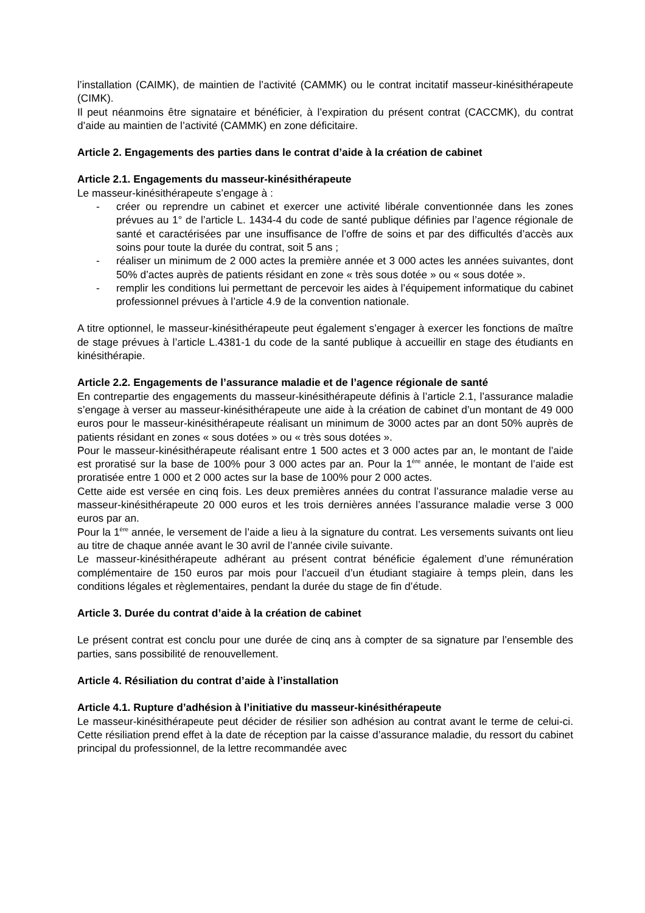l’installation (CAIMK), de maintien de l’activité (CAMMK) ou le contrat incitatif masseur-kinésithérapeute (CIMK).
Il peut néanmoins être signataire et bénéficier, à l’expiration du présent contrat (CACCMK), du contrat d’aide au maintien de l’activité (CAMMK) en zone déficitaire.
Article 2. Engagements des parties dans le contrat d’aide à la création de cabinet
Article 2.1. Engagements du masseur-kinésithérapeute
Le masseur-kinésithérapeute s’engage à :
- créer ou reprendre un cabinet et exercer une activité libérale conventionnée dans les zones prévues au 1° de l’article L. 1434-4 du code de santé publique définies par l’agence régionale de santé et caractérisées par une insuffisance de l’offre de soins et par des difficultés d’accès aux soins pour toute la durée du contrat, soit 5 ans ;
- réaliser un minimum de 2 000 actes la première année et 3 000 actes les années suivantes, dont 50% d’actes auprès de patients résidant en zone « très sous dotée » ou « sous dotée ».
- remplir les conditions lui permettant de percevoir les aides à l’équipement informatique du cabinet professionnel prévues à l’article 4.9 de la convention nationale.
A titre optionnel, le masseur-kinésithérapeute peut également s’engager à exercer les fonctions de maître de stage prévues à l’article L.4381-1 du code de la santé publique à accueillir en stage des étudiants en kinésithérapie.
Article 2.2. Engagements de l’assurance maladie et de l’agence régionale de santé
En contrepartie des engagements du masseur-kinésithérapeute définis à l’article 2.1, l’assurance maladie s’engage à verser au masseur-kinésithérapeute une aide à la création de cabinet d’un montant de 49 000 euros pour le masseur-kinésithérapeute réalisant un minimum de 3000 actes par an dont 50% auprès de patients résidant en zones « sous dotées » ou « très sous dotées ».
Pour le masseur-kinésithérapeute réalisant entre 1 500 actes et 3 000 actes par an, le montant de l’aide est proratisé sur la base de 100% pour 3 000 actes par an. Pour la 1<sup>ère</sup> année, le montant de l’aide est proratisée entre 1 000 et 2 000 actes sur la base de 100% pour 2 000 actes.
Cette aide est versée en cinq fois. Les deux premières années du contrat l’assurance maladie verse au masseur-kinésithérapeute 20 000 euros et les trois dernières années l’assurance maladie verse 3 000 euros par an.
Pour la 1<sup>ère</sup> année, le versement de l’aide a lieu à la signature du contrat. Les versements suivants ont lieu au titre de chaque année avant le 30 avril de l’année civile suivante.
Le masseur-kinésithérapeute adhérant au présent contrat bénéficie également d’une rémunération complémentaire de 150 euros par mois pour l’accueil d’un étudiant stagiaire à temps plein, dans les conditions légales et règlementaires, pendant la durée du stage de fin d’étude.
Article 3. Durée du contrat d’aide à la création de cabinet
Le présent contrat est conclu pour une durée de cinq ans à compter de sa signature par l’ensemble des parties, sans possibilité de renouvellement.
Article 4. Résiliation du contrat d’aide à l’installation
Article 4.1. Rupture d’adhésion à l’initiative du masseur-kinésithérapeute
Le masseur-kinésithérapeute peut décider de résilier son adhésion au contrat avant le terme de celui-ci. Cette résiliation prend effet à la date de réception par la caisse d’assurance maladie, du ressort du cabinet principal du professionnel, de la lettre recommandée avec